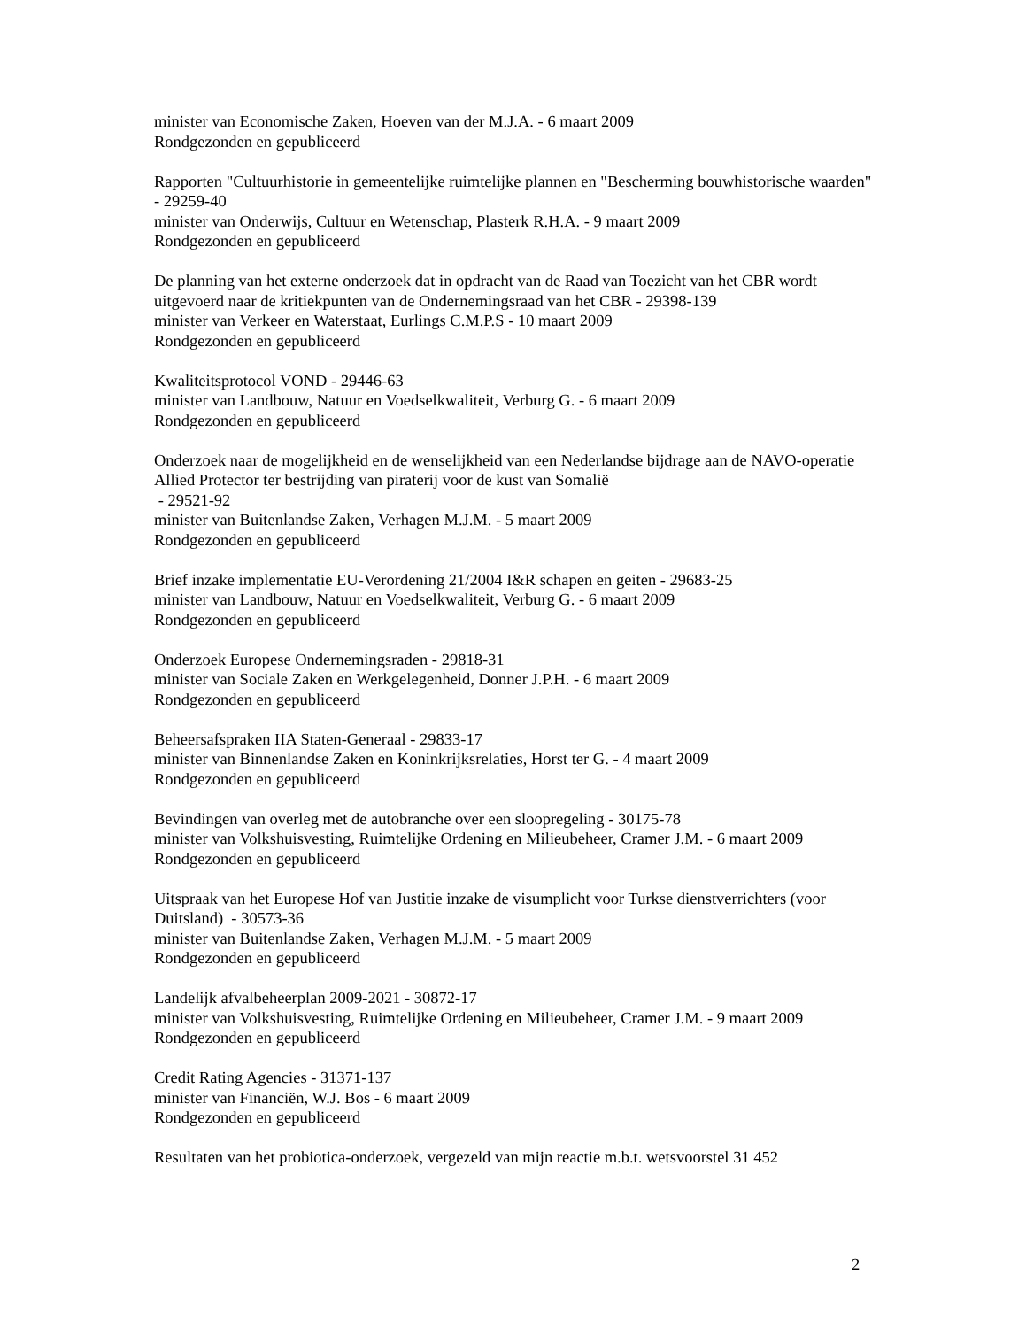minister van Economische Zaken, Hoeven van der M.J.A. - 6 maart 2009
Rondgezonden en gepubliceerd
Rapporten "Cultuurhistorie in gemeentelijke ruimtelijke plannen en "Bescherming bouwhistorische waarden" - 29259-40
minister van Onderwijs, Cultuur en Wetenschap, Plasterk R.H.A. - 9 maart 2009
Rondgezonden en gepubliceerd
De planning van het externe onderzoek dat in opdracht van de Raad van Toezicht van het CBR wordt uitgevoerd naar de kritiekpunten van de Ondernemingsraad van het CBR - 29398-139
minister van Verkeer en Waterstaat, Eurlings C.M.P.S - 10 maart 2009
Rondgezonden en gepubliceerd
Kwaliteitsprotocol VOND - 29446-63
minister van Landbouw, Natuur en Voedselkwaliteit, Verburg G. - 6 maart 2009
Rondgezonden en gepubliceerd
Onderzoek naar de mogelijkheid en de wenselijkheid van een Nederlandse bijdrage aan de NAVO-operatie Allied Protector ter bestrijding van piraterij voor de kust van Somalië
- 29521-92
minister van Buitenlandse Zaken, Verhagen M.J.M. - 5 maart 2009
Rondgezonden en gepubliceerd
Brief inzake implementatie EU-Verordening 21/2004 I&R schapen en geiten - 29683-25
minister van Landbouw, Natuur en Voedselkwaliteit, Verburg G. - 6 maart 2009
Rondgezonden en gepubliceerd
Onderzoek Europese Ondernemingsraden - 29818-31
minister van Sociale Zaken en Werkgelegenheid, Donner J.P.H. - 6 maart 2009
Rondgezonden en gepubliceerd
Beheersafspraken IIA Staten-Generaal - 29833-17
minister van Binnenlandse Zaken en Koninkrijksrelaties, Horst ter G. - 4 maart 2009
Rondgezonden en gepubliceerd
Bevindingen van overleg met de autobranche over een sloopregeling - 30175-78
minister van Volkshuisvesting, Ruimtelijke Ordening en Milieubeheer, Cramer J.M. - 6 maart 2009
Rondgezonden en gepubliceerd
Uitspraak van het Europese Hof van Justitie inzake de visumplicht voor Turkse dienstverrichters (voor Duitsland) - 30573-36
minister van Buitenlandse Zaken, Verhagen M.J.M. - 5 maart 2009
Rondgezonden en gepubliceerd
Landelijk afvalbeheerplan 2009-2021 - 30872-17
minister van Volkshuisvesting, Ruimtelijke Ordening en Milieubeheer, Cramer J.M. - 9 maart 2009
Rondgezonden en gepubliceerd
Credit Rating Agencies - 31371-137
minister van Financiën, W.J. Bos - 6 maart 2009
Rondgezonden en gepubliceerd
Resultaten van het probiotica-onderzoek, vergezeld van mijn reactie m.b.t. wetsvoorstel 31 452
2